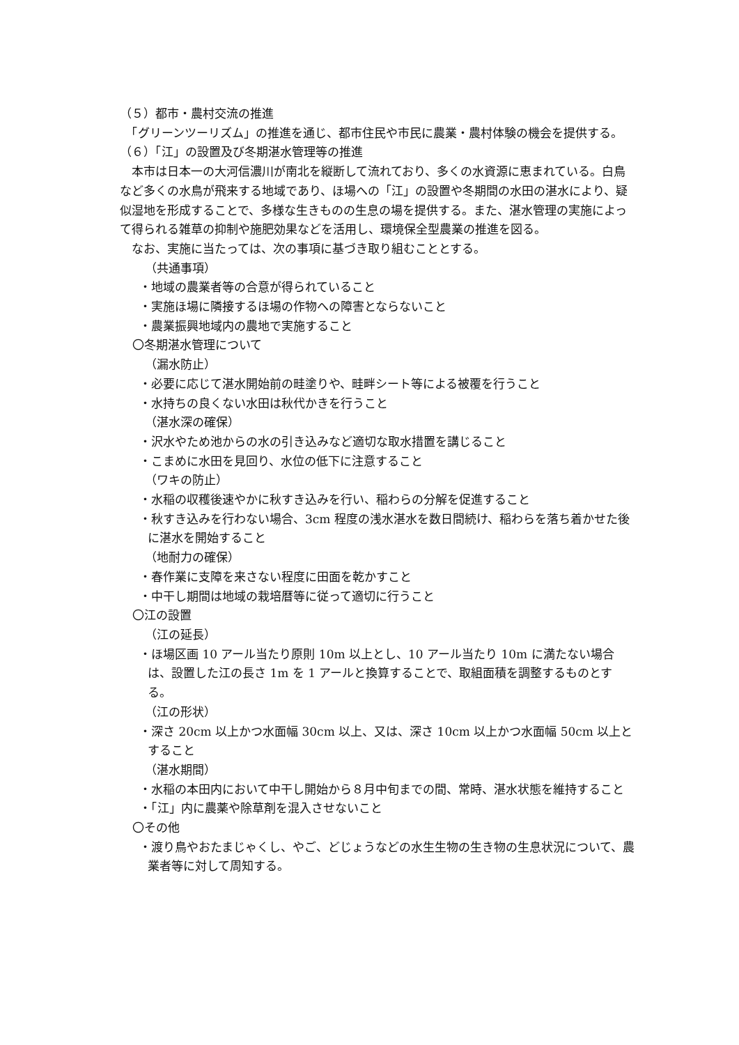（５）都市・農村交流の推進
　「グリーンツーリズム」の推進を通じ、都市住民や市民に農業・農村体験の機会を提供する。
（６）「江」の設置及び冬期湛水管理等の推進
　本市は日本一の大河信濃川が南北を縦断して流れており、多くの水資源に恵まれている。白鳥など多くの水鳥が飛来する地域であり、ほ場への「江」の設置や冬期間の水田の湛水により、疑似湿地を形成することで、多様な生きものの生息の場を提供する。また、湛水管理の実施によって得られる雑草の抑制や施肥効果などを活用し、環境保全型農業の推進を図る。
　なお、実施に当たっては、次の事項に基づき取り組むこととする。
（共通事項）
・地域の農業者等の合意が得られていること
・実施ほ場に隣接するほ場の作物への障害とならないこと
・農業振興地域内の農地で実施すること
〇冬期湛水管理について
（漏水防止）
・必要に応じて湛水開始前の畦塗りや、畦畔シート等による被覆を行うこと
・水持ちの良くない水田は秋代かきを行うこと
（湛水深の確保）
・沢水やため池からの水の引き込みなど適切な取水措置を講じること
・こまめに水田を見回り、水位の低下に注意すること
（ワキの防止）
・水稲の収穫後速やかに秋すき込みを行い、稲わらの分解を促進すること
・秋すき込みを行わない場合、3cm 程度の浅水湛水を数日間続け、稲わらを落ち着かせた後に湛水を開始すること
（地耐力の確保）
・春作業に支障を来さない程度に田面を乾かすこと
・中干し期間は地域の栽培暦等に従って適切に行うこと
〇江の設置
（江の延長）
・ほ場区画 10 アール当たり原則 10m 以上とし、10 アール当たり 10m に満たない場合は、設置した江の長さ 1m を 1 アールと換算することで、取組面積を調整するものとする。
（江の形状）
・深さ 20cm 以上かつ水面幅 30cm 以上、又は、深さ 10cm 以上かつ水面幅 50cm 以上とすること
（湛水期間）
・水稲の本田内において中干し開始から８月中旬までの間、常時、湛水状態を維持すること
・「江」内に農薬や除草剤を混入させないこと
〇その他
・渡り鳥やおたまじゃくし、やご、どじょうなどの水生生物の生き物の生息状況について、農業者等に対して周知する。